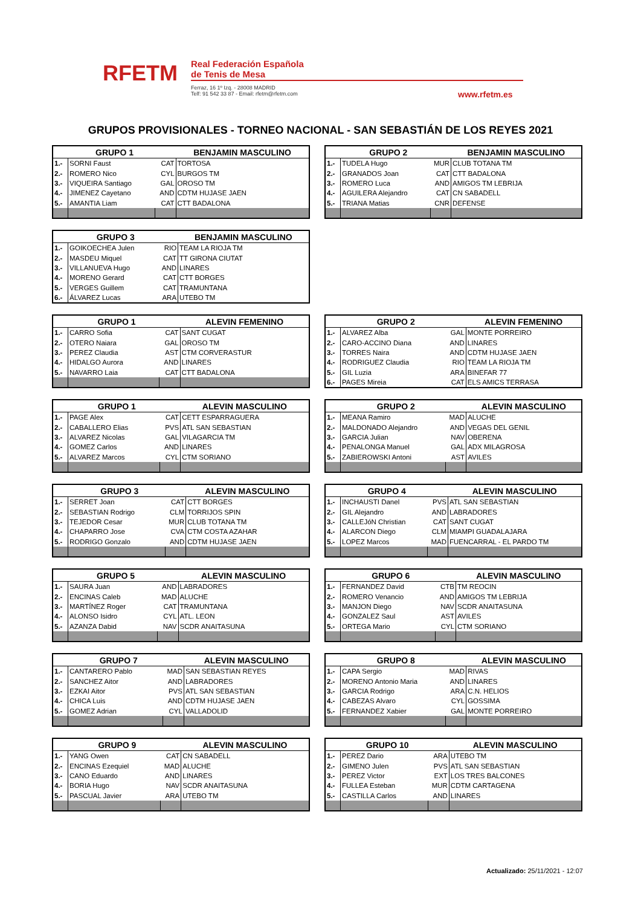RFETM
Real Federación Española
de Tenis de Mesa
Ferraz, 16 1º Izq. - 28008 MADRID
Telf: 91 542 33 87 - Email: rfetm@rfetm.com
www.rfetm.es
GRUPOS PROVISIONALES - TORNEO NACIONAL - SAN SEBASTIÁN DE LOS REYES 2021
| GRUPO 1 | | | BENJAMIN MASCULINO |
| --- | --- | --- | --- |
| 1.- | SORNI Faust | CAT | TORTOSA |
| 2.- | ROMERO Nico | CYL | BURGOS TM |
| 3.- | VIQUEIRA Santiago | GAL | OROSO TM |
| 4.- | JIMENEZ Cayetano | AND | CDTM HUJASE JAEN |
| 5.- | AMANTIA Liam | CAT | CTT BADALONA |
| GRUPO 2 | | | BENJAMIN MASCULINO |
| --- | --- | --- | --- |
| 1.- | TUDELA Hugo | MUR | CLUB TOTANA TM |
| 2.- | GRANADOS Joan | CAT | CTT BADALONA |
| 3.- | ROMERO Luca | AND | AMIGOS TM LEBRIJA |
| 4.- | AGUILERA Alejandro | CAT | CN SABADELL |
| 5.- | TRIANA Matias | CNR | DEFENSE |
| GRUPO 3 | | | BENJAMIN MASCULINO |
| --- | --- | --- | --- |
| 1.- | GOIKOECHEA Julen | RIO | TEAM LA RIOJA TM |
| 2.- | MASDEU Miquel | CAT | TT GIRONA CIUTAT |
| 3.- | VILLANUEVA Hugo | AND | LINARES |
| 4.- | MORENO Gerard | CAT | CTT BORGES |
| 5.- | VERGES Guillem | CAT | TRAMUNTANA |
| 6.- | ÁLVAREZ Lucas | ARA | UTEBO TM |
| GRUPO 1 | | | ALEVIN FEMENINO |
| --- | --- | --- | --- |
| 1.- | CARRO Sofia | CAT | SANT CUGAT |
| 2.- | OTERO Naiara | GAL | OROSO TM |
| 3.- | PEREZ Claudia | AST | CTM CORVERASTUR |
| 4.- | HIDALGO Aurora | AND | LINARES |
| 5.- | NAVARRO Laia | CAT | CTT BADALONA |
| GRUPO 2 | | | ALEVIN FEMENINO |
| --- | --- | --- | --- |
| 1.- | ALVAREZ Alba | GAL | MONTE PORREIRO |
| 2.- | CARO-ACCINO Diana | AND | LINARES |
| 3.- | TORRES Naira | AND | CDTM HUJASE JAEN |
| 4.- | RODRIGUEZ Claudia | RIO | TEAM LA RIOJA TM |
| 5.- | GIL Luzia | ARA | BINEFAR 77 |
| 6.- | PAGES Mireia | CAT | ELS AMICS TERRASA |
| GRUPO 1 | | | ALEVIN MASCULINO |
| --- | --- | --- | --- |
| 1.- | PAGE Alex | CAT | CETT ESPARRAGUERA |
| 2.- | CABALLERO Elias | PVS | ATL SAN SEBASTIAN |
| 3.- | ALVAREZ Nicolas | GAL | VILAGARCIA TM |
| 4.- | GOMEZ Carlos | AND | LINARES |
| 5.- | ALVAREZ Marcos | CYL | CTM SORIANO |
| GRUPO 2 | | | ALEVIN MASCULINO |
| --- | --- | --- | --- |
| 1.- | MEANA Ramiro | MAD | ALUCHE |
| 2.- | MALDONADO Alejandro | AND | VEGAS DEL GENIL |
| 3.- | GARCIA Julian | NAV | OBERENA |
| 4.- | PENALONGA Manuel | GAL | ADX MILAGROSA |
| 5.- | ZABIEROWSKI Antoni | AST | AVILES |
| GRUPO 3 | | | ALEVIN MASCULINO |
| --- | --- | --- | --- |
| 1.- | SERRET Joan | CAT | CTT BORGES |
| 2.- | SEBASTIAN Rodrigo | CLM | TORRIJOS SPIN |
| 3.- | TEJEDOR Cesar | MUR | CLUB TOTANA TM |
| 4.- | CHAPARRO Jose | CVA | CTM COSTA AZAHAR |
| 5.- | RODRIGO Gonzalo | AND | CDTM HUJASE JAEN |
| GRUPO 4 | | | ALEVIN MASCULINO |
| --- | --- | --- | --- |
| 1.- | INCHAUSTI Danel | PVS | ATL SAN SEBASTIAN |
| 2.- | GIL Alejandro | AND | LABRADORES |
| 3.- | CALLEJóN Christian | CAT | SANT CUGAT |
| 4.- | ALARCON Diego | CLM | MIAMPI GUADALAJARA |
| 5.- | LOPEZ Marcos | MAD | FUENCARRAL - EL PARDO TM |
| GRUPO 5 | | | ALEVIN MASCULINO |
| --- | --- | --- | --- |
| 1.- | SAURA Juan | AND | LABRADORES |
| 2.- | ENCINAS Caleb | MAD | ALUCHE |
| 3.- | MARTÍNEZ Roger | CAT | TRAMUNTANA |
| 4.- | ALONSO Isidro | CYL | ATL. LEON |
| 5.- | AZANZA Dabid | NAV | SCDR ANAITASUNA |
| GRUPO 6 | | | ALEVIN MASCULINO |
| --- | --- | --- | --- |
| 1.- | FERNANDEZ David | CTB | TM REOCIN |
| 2.- | ROMERO Venancio | AND | AMIGOS TM LEBRIJA |
| 3.- | MANJON Diego | NAV | SCDR ANAITASUNA |
| 4.- | GONZALEZ Saul | AST | AVILES |
| 5.- | ORTEGA Mario | CYL | CTM SORIANO |
| GRUPO 7 | | | ALEVIN MASCULINO |
| --- | --- | --- | --- |
| 1.- | CANTARERO Pablo | MAD | SAN SEBASTIAN REYES |
| 2.- | SANCHEZ Aitor | AND | LABRADORES |
| 3.- | EZKAI Aitor | PVS | ATL SAN SEBASTIAN |
| 4.- | CHICA Luis | AND | CDTM HUJASE JAEN |
| 5.- | GOMEZ Adrian | CYL | VALLADOLID |
| GRUPO 8 | | | ALEVIN MASCULINO |
| --- | --- | --- | --- |
| 1.- | CAPA Sergio | MAD | RIVAS |
| 2.- | MORENO Antonio Maria | AND | LINARES |
| 3.- | GARCIA Rodrigo | ARA | C.N. HELIOS |
| 4.- | CABEZAS Alvaro | CYL | GOSSIMA |
| 5.- | FERNANDEZ Xabier | GAL | MONTE PORREIRO |
| GRUPO 9 | | | ALEVIN MASCULINO |
| --- | --- | --- | --- |
| 1.- | YANG Owen | CAT | CN SABADELL |
| 2.- | ENCINAS Ezequiel | MAD | ALUCHE |
| 3.- | CANO Eduardo | AND | LINARES |
| 4.- | BORIA Hugo | NAV | SCDR ANAITASUNA |
| 5.- | PASCUAL Javier | ARA | UTEBO TM |
| GRUPO 10 | | | ALEVIN MASCULINO |
| --- | --- | --- | --- |
| 1.- | PEREZ Dario | ARA | UTEBO TM |
| 2.- | GIMENO Julen | PVS | ATL SAN SEBASTIAN |
| 3.- | PEREZ Victor | EXT | LOS TRES BALCONES |
| 4.- | FULLEA Esteban | MUR | CDTM CARTAGENA |
| 5.- | CASTILLA Carlos | AND | LINARES |
Actualizado: 25/11/2021 - 12:07